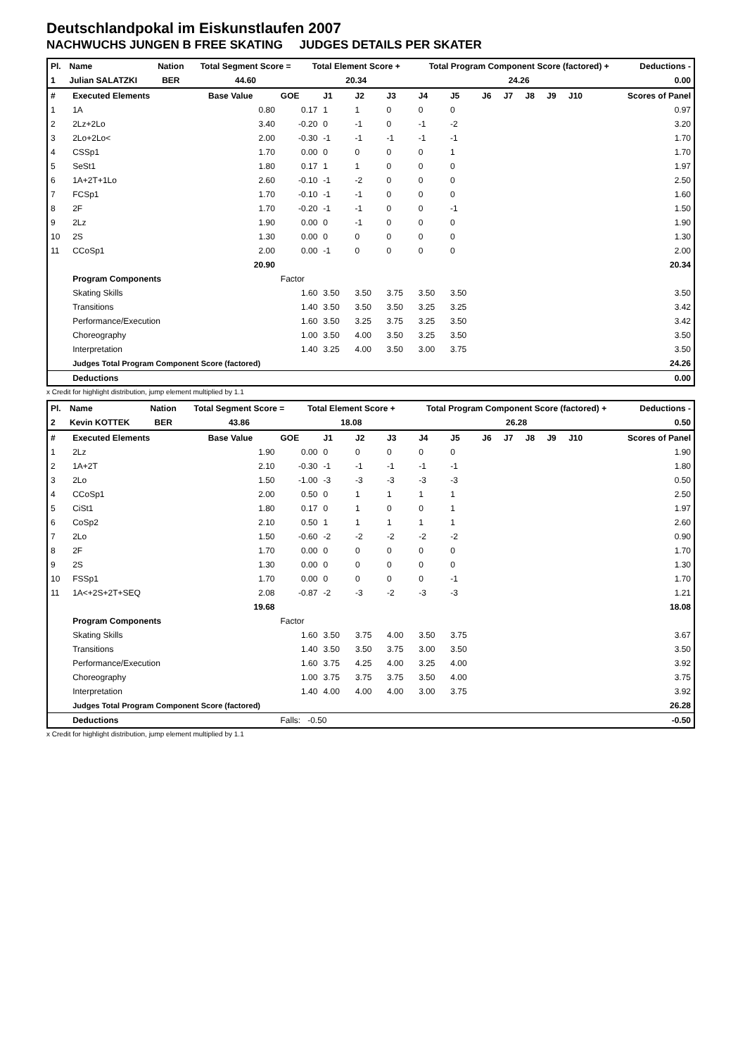Deutschlandpokal im Eiskunstlaufen 2007
NACHWUCHS JUNGEN B FREE SKATING JUDGES DETAILS PER SKATER
| Pl. | Name | Nation | Total Segment Score = | Total Element Score + | Total Program Component Score (factored) + | Deductions - |
| 1 | Julian SALATZKI | BER | 44.60 | 20.34 | 24.26 | 0.00 |
| # | Executed Elements | Base Value | GOE | J1 | J2 | J3 | J4 | J5 | J6 | J7 | J8 | J9 | J10 | Scores of Panel |
| 1 | 1A | 0.80 | 0.17 | 1 | 1 | 0 | 0 | 0 | | | | | | 0.97 |
| 2 | 2Lz+2Lo | 3.40 | -0.20 | 0 | -1 | 0 | -1 | -2 | | | | | | 3.20 |
| 3 | 2Lo+2Lo< | 2.00 | -0.30 | -1 | -1 | -1 | -1 | -1 | | | | | | 1.70 |
| 4 | CSSp1 | 1.70 | 0.00 | 0 | 0 | 0 | 0 | 1 | | | | | | 1.70 |
| 5 | SeSt1 | 1.80 | 0.17 | 1 | 1 | 0 | 0 | 0 | | | | | | 1.97 |
| 6 | 1A+2T+1Lo | 2.60 | -0.10 | -1 | -2 | 0 | 0 | 0 | | | | | | 2.50 |
| 7 | FCSp1 | 1.70 | -0.10 | -1 | -1 | 0 | 0 | 0 | | | | | | 1.60 |
| 8 | 2F | 1.70 | -0.20 | -1 | -1 | 0 | 0 | -1 | | | | | | 1.50 |
| 9 | 2Lz | 1.90 | 0.00 | 0 | -1 | 0 | 0 | 0 | | | | | | 1.90 |
| 10 | 2S | 1.30 | 0.00 | 0 | 0 | 0 | 0 | 0 | | | | | | 1.30 |
| 11 | CCoSp1 | 2.00 | 0.00 | -1 | 0 | 0 | 0 | 0 | | | | | | 2.00 |
| | | 20.90 | | | | | | | | | | | | 20.34 |
| | Program Components | | Factor | | | | | | | | | | | |
| | Skating Skills | | 1.60 | 3.50 | 3.50 | 3.75 | 3.50 | 3.50 | | | | | | 3.50 |
| | Transitions | | 1.40 | 3.50 | 3.50 | 3.50 | 3.25 | 3.25 | | | | | | 3.42 |
| | Performance/Execution | | 1.60 | 3.50 | 3.25 | 3.75 | 3.25 | 3.50 | | | | | | 3.42 |
| | Choreography | | 1.00 | 3.50 | 4.00 | 3.50 | 3.25 | 3.50 | | | | | | 3.50 |
| | Interpretation | | 1.40 | 3.25 | 4.00 | 3.50 | 3.00 | 3.75 | | | | | | 3.50 |
| | Judges Total Program Component Score (factored) | | | | | | | | | | | | | 24.26 |
| | Deductions | | | | | | | | | | | | | 0.00 |
x Credit for highlight distribution, jump element multiplied by 1.1
| Pl. | Name | Nation | Total Segment Score = | Total Element Score + | Total Program Component Score (factored) + | Deductions - |
| 2 | Kevin KOTTEK | BER | 43.86 | 18.08 | 26.28 | 0.50 |
| # | Executed Elements | Base Value | GOE | J1 | J2 | J3 | J4 | J5 | J6 | J7 | J8 | J9 | J10 | Scores of Panel |
| 1 | 2Lz | 1.90 | 0.00 | 0 | 0 | 0 | 0 | 0 | | | | | | 1.90 |
| 2 | 1A+2T | 2.10 | -0.30 | -1 | -1 | -1 | -1 | -1 | | | | | | 1.80 |
| 3 | 2Lo | 1.50 | -1.00 | -3 | -3 | -3 | -3 | -3 | | | | | | 0.50 |
| 4 | CCoSp1 | 2.00 | 0.50 | 0 | 1 | 1 | 1 | 1 | | | | | | 2.50 |
| 5 | CiSt1 | 1.80 | 0.17 | 0 | 1 | 0 | 0 | 1 | | | | | | 1.97 |
| 6 | CoSp2 | 2.10 | 0.50 | 1 | 1 | 1 | 1 | 1 | | | | | | 2.60 |
| 7 | 2Lo | 1.50 | -0.60 | -2 | -2 | -2 | -2 | -2 | | | | | | 0.90 |
| 8 | 2F | 1.70 | 0.00 | 0 | 0 | 0 | 0 | 0 | | | | | | 1.70 |
| 9 | 2S | 1.30 | 0.00 | 0 | 0 | 0 | 0 | 0 | | | | | | 1.30 |
| 10 | FSSp1 | 1.70 | 0.00 | 0 | 0 | 0 | 0 | -1 | | | | | | 1.70 |
| 11 | 1A<+2S+2T+SEQ | 2.08 | -0.87 | -2 | -3 | -2 | -3 | -3 | | | | | | 1.21 |
| | | 19.68 | | | | | | | | | | | | 18.08 |
| | Program Components | | Factor | | | | | | | | | | | |
| | Skating Skills | | 1.60 | 3.50 | 3.75 | 4.00 | 3.50 | 3.75 | | | | | | 3.67 |
| | Transitions | | 1.40 | 3.50 | 3.50 | 3.75 | 3.00 | 3.50 | | | | | | 3.50 |
| | Performance/Execution | | 1.60 | 3.75 | 4.25 | 4.00 | 3.25 | 4.00 | | | | | | 3.92 |
| | Choreography | | 1.00 | 3.75 | 3.75 | 3.75 | 3.50 | 4.00 | | | | | | 3.75 |
| | Interpretation | | 1.40 | 4.00 | 4.00 | 4.00 | 3.00 | 3.75 | | | | | | 3.92 |
| | Judges Total Program Component Score (factored) | | | | | | | | | | | | | 26.28 |
| | Deductions | | Falls: -0.50 | | | | | | | | | | | -0.50 |
x Credit for highlight distribution, jump element multiplied by 1.1